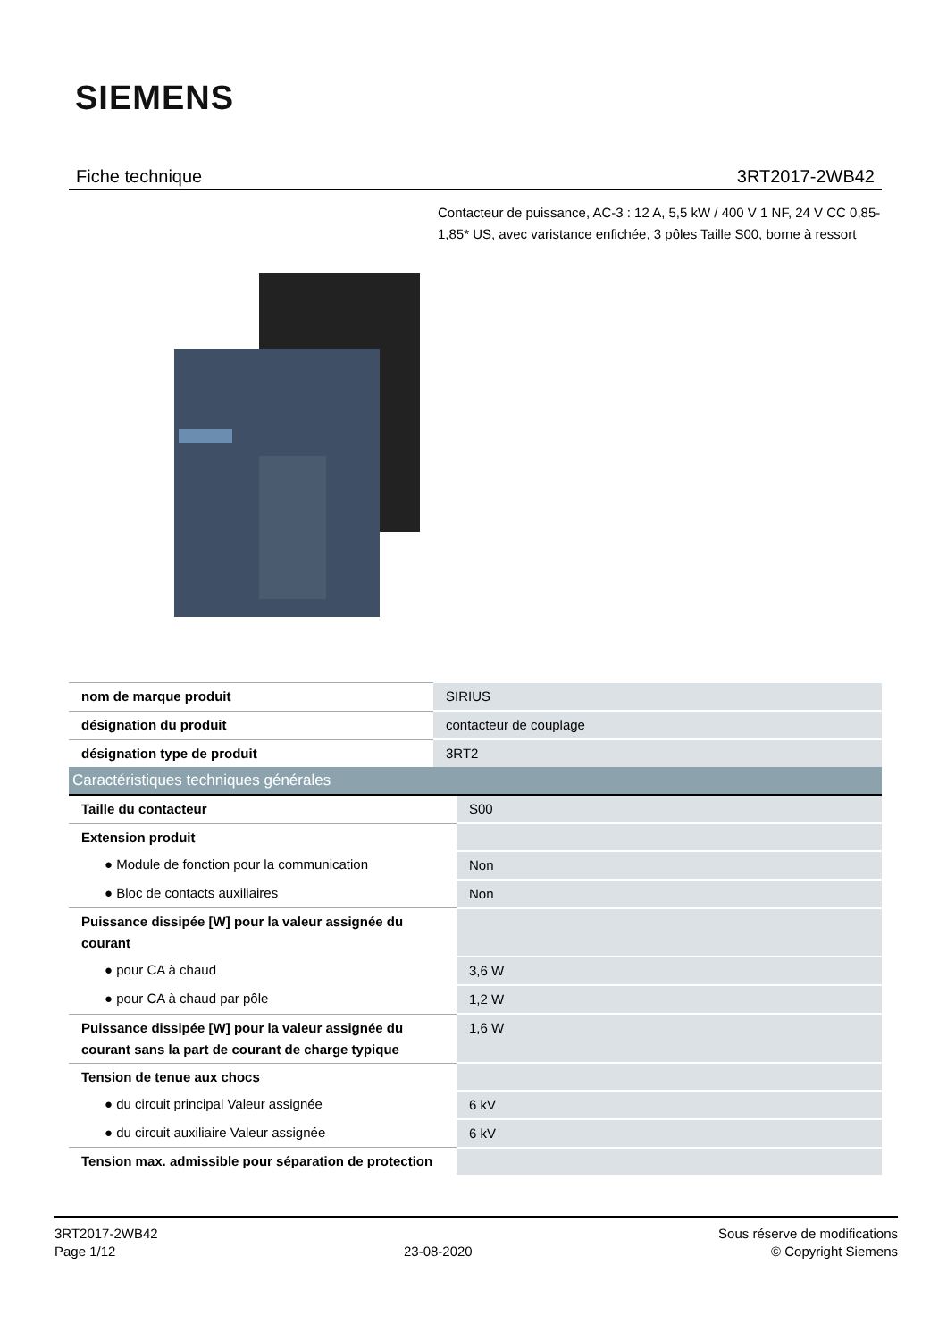SIEMENS
Fiche technique 3RT2017-2WB42
Contacteur de puissance, AC-3 : 12 A, 5,5 kW / 400 V 1 NF, 24 V CC 0,85-1,85* US, avec varistance enfichée, 3 pôles Taille S00, borne à ressort
| nom de marque produit | SIRIUS |
| désignation du produit | contacteur de couplage |
| désignation type de produit | 3RT2 |
| Caractéristiques techniques générales | |
| Taille du contacteur | S00 |
| Extension produit | |
| ● Module de fonction pour la communication | Non |
| ● Bloc de contacts auxiliaires | Non |
| Puissance dissipée [W] pour la valeur assignée du courant | |
| ● pour CA à chaud | 3,6 W |
| ● pour CA à chaud par pôle | 1,2 W |
| Puissance dissipée [W] pour la valeur assignée du courant sans la part de courant de charge typique | 1,6 W |
| Tension de tenue aux chocs | |
| ● du circuit principal Valeur assignée | 6 kV |
| ● du circuit auxiliaire Valeur assignée | 6 kV |
| Tension max. admissible pour séparation de protection | |
3RT2017-2WB42
Page 1/12
23-08-2020
Sous réserve de modifications
© Copyright Siemens